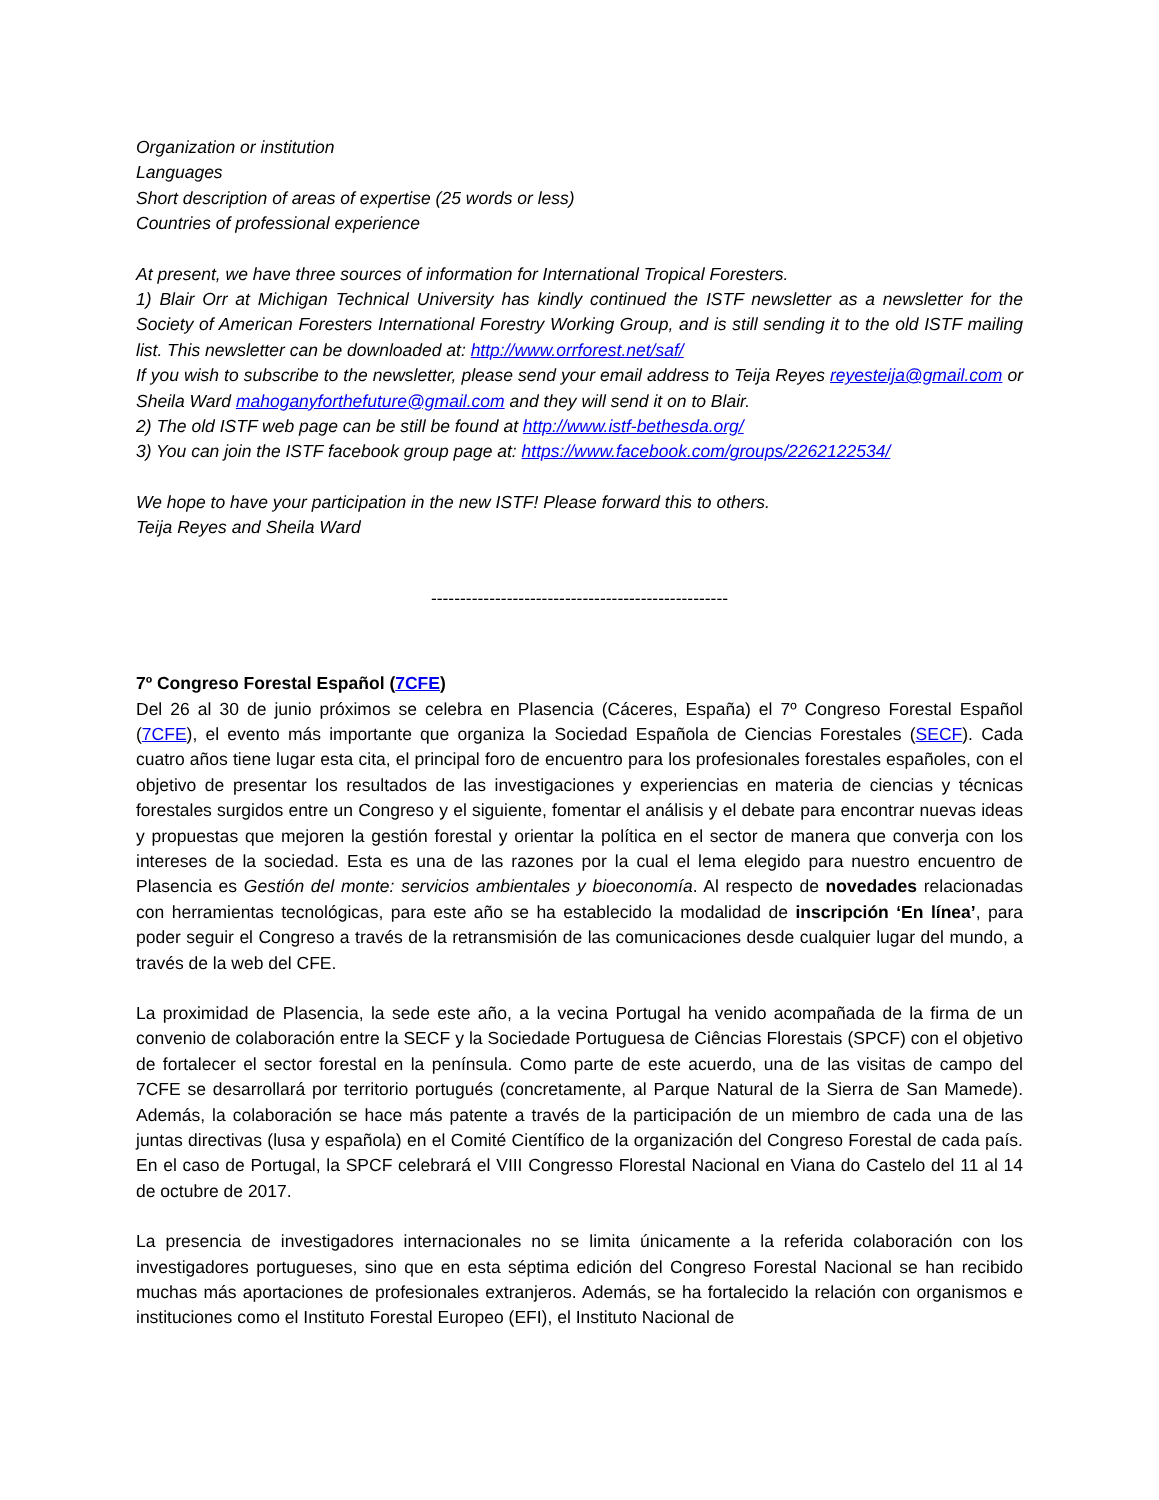Organization or institution
Languages
Short description of areas of expertise (25 words or less)
Countries of professional experience
At present, we have three sources of information for International Tropical Foresters.
1) Blair Orr at Michigan Technical University has kindly continued the ISTF newsletter as a newsletter for the Society of American Foresters International Forestry Working Group, and is still sending it to the old ISTF mailing list. This newsletter can be downloaded at: http://www.orrforest.net/saf/
If you wish to subscribe to the newsletter, please send your email address to Teija Reyes reyesteija@gmail.com or Sheila Ward mahoganyforthefuture@gmail.com and they will send it on to Blair.
2) The old ISTF web page can be still be found at http://www.istf-bethesda.org/
3) You can join the ISTF facebook group page at: https://www.facebook.com/groups/2262122534/
We hope to have your participation in the new ISTF! Please forward this to others.
Teija Reyes and Sheila Ward
---------------------------------------------------
7º Congreso Forestal Español (7CFE)
Del 26 al 30 de junio próximos se celebra en Plasencia (Cáceres, España) el 7º Congreso Forestal Español (7CFE), el evento más importante que organiza la Sociedad Española de Ciencias Forestales (SECF). Cada cuatro años tiene lugar esta cita, el principal foro de encuentro para los profesionales forestales españoles, con el objetivo de presentar los resultados de las investigaciones y experiencias en materia de ciencias y técnicas forestales surgidos entre un Congreso y el siguiente, fomentar el análisis y el debate para encontrar nuevas ideas y propuestas que mejoren la gestión forestal y orientar la política en el sector de manera que converja con los intereses de la sociedad. Esta es una de las razones por la cual el lema elegido para nuestro encuentro de Plasencia es Gestión del monte: servicios ambientales y bioeconomía. Al respecto de novedades relacionadas con herramientas tecnológicas, para este año se ha establecido la modalidad de inscripción ‘En línea’, para poder seguir el Congreso a través de la retransmisión de las comunicaciones desde cualquier lugar del mundo, a través de la web del CFE.
La proximidad de Plasencia, la sede este año, a la vecina Portugal ha venido acompañada de la firma de un convenio de colaboración entre la SECF y la Sociedade Portuguesa de Ciências Florestais (SPCF) con el objetivo de fortalecer el sector forestal en la península. Como parte de este acuerdo, una de las visitas de campo del 7CFE se desarrollará por territorio portugués (concretamente, al Parque Natural de la Sierra de San Mamede). Además, la colaboración se hace más patente a través de la participación de un miembro de cada una de las juntas directivas (lusa y española) en el Comité Científico de la organización del Congreso Forestal de cada país. En el caso de Portugal, la SPCF celebrará el VIII Congresso Florestal Nacional en Viana do Castelo del 11 al 14 de octubre de 2017.
La presencia de investigadores internacionales no se limita únicamente a la referida colaboración con los investigadores portugueses, sino que en esta séptima edición del Congreso Forestal Nacional se han recibido muchas más aportaciones de profesionales extranjeros. Además, se ha fortalecido la relación con organismos e instituciones como el Instituto Forestal Europeo (EFI), el Instituto Nacional de